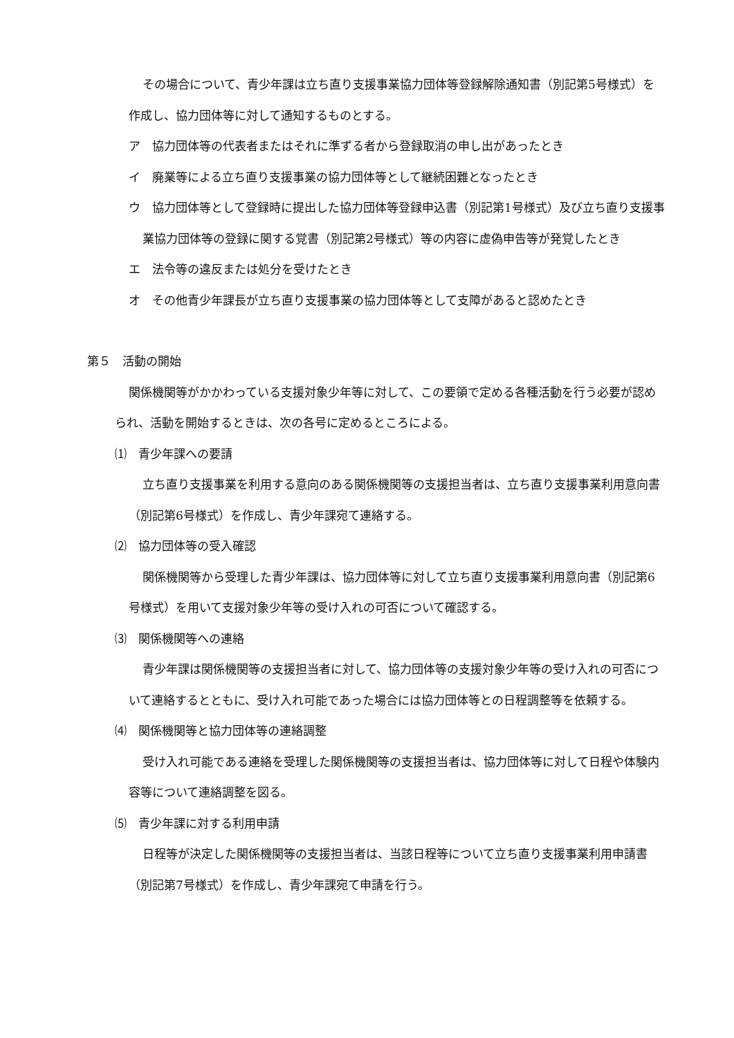その場合について、青少年課は立ち直り支援事業協力団体等登録解除通知書（別記第5号様式）を作成し、協力団体等に対して通知するものとする。
ア　協力団体等の代表者またはそれに準ずる者から登録取消の申し出があったとき
イ　廃業等による立ち直り支援事業の協力団体等として継続困難となったとき
ウ　協力団体等として登録時に提出した協力団体等登録申込書（別記第1号様式）及び立ち直り支援事業協力団体等の登録に関する覚書（別記第2号様式）等の内容に虚偽申告等が発覚したとき
エ　法令等の違反または処分を受けたとき
オ　その他青少年課長が立ち直り支援事業の協力団体等として支障があると認めたとき
第５　活動の開始
関係機関等がかかわっている支援対象少年等に対して、この要領で定める各種活動を行う必要が認められ、活動を開始するときは、次の各号に定めるところによる。
⑴　青少年課への要請
立ち直り支援事業を利用する意向のある関係機関等の支援担当者は、立ち直り支援事業利用意向書（別記第6号様式）を作成し、青少年課宛て連絡する。
⑵　協力団体等の受入確認
関係機関等から受理した青少年課は、協力団体等に対して立ち直り支援事業利用意向書（別記第6号様式）を用いて支援対象少年等の受け入れの可否について確認する。
⑶　関係機関等への連絡
青少年課は関係機関等の支援担当者に対して、協力団体等の支援対象少年等の受け入れの可否について連絡するとともに、受け入れ可能であった場合には協力団体等との日程調整等を依頼する。
⑷　関係機関等と協力団体等の連絡調整
受け入れ可能である連絡を受理した関係機関等の支援担当者は、協力団体等に対して日程や体験内容等について連絡調整を図る。
⑸　青少年課に対する利用申請
日程等が決定した関係機関等の支援担当者は、当該日程等について立ち直り支援事業利用申請書（別記第7号様式）を作成し、青少年課宛て申請を行う。